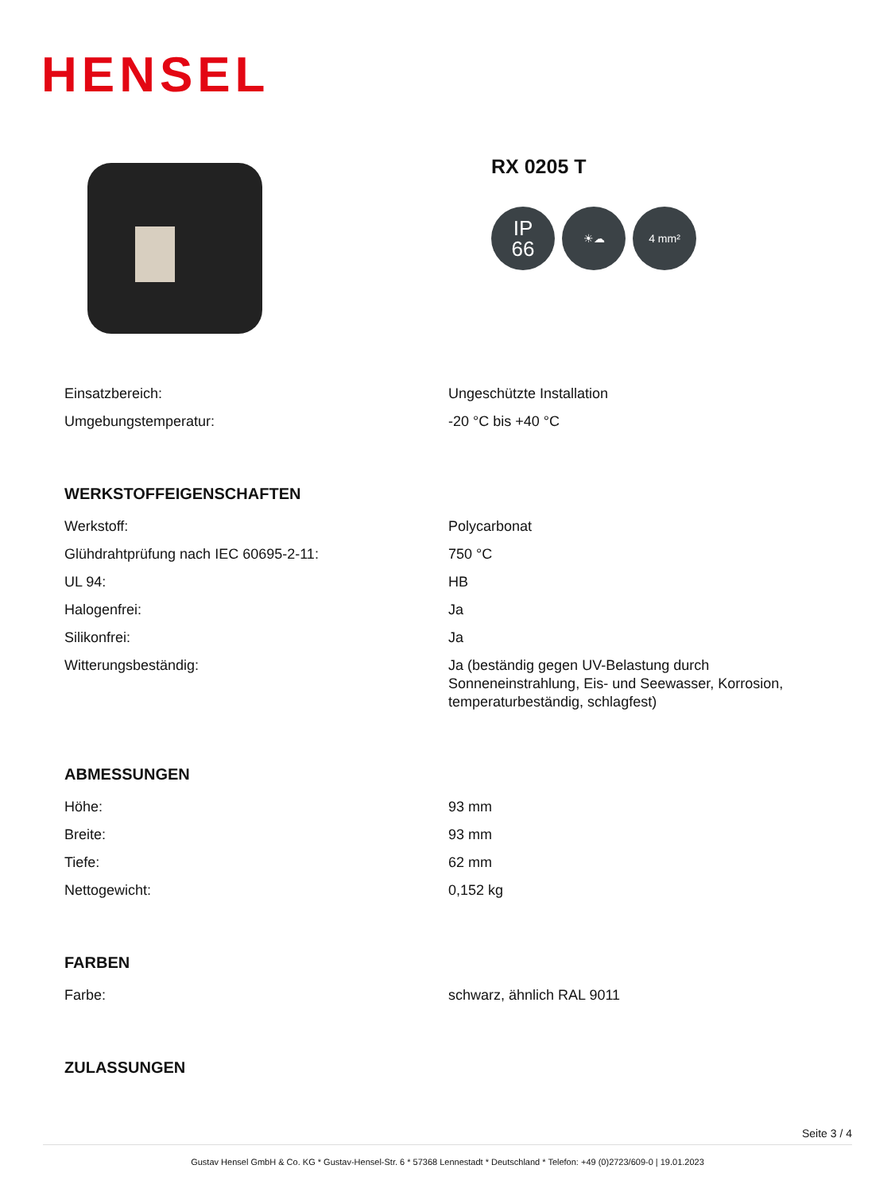HENSEL
RX 0205 T
IP
66
☀☁ 4 mm²
| Einsatzbereich: | Ungeschützte Installation |
| Umgebungstemperatur: | -20 °C bis +40 °C |
WERKSTOFFEIGENSCHAFTEN
| Werkstoff: | Polycarbonat |
| Glühdrahtprüfung nach IEC 60695-2-11: | 750 °C |
| UL 94: | HB |
| Halogenfrei: | Ja |
| Silikonfrei: | Ja |
| Witterungsbeständig: | Ja (beständig gegen UV-Belastung durch Sonneneinstrahlung, Eis- und Seewasser, Korrosion, temperaturbeständig, schlagfest) |
ABMESSUNGEN
| Höhe: | 93 mm |
| Breite: | 93 mm |
| Tiefe: | 62 mm |
| Nettogewicht: | 0,152 kg |
FARBEN
| Farbe: | schwarz, ähnlich RAL 9011 |
ZULASSUNGEN
Seite 3 / 4
Gustav Hensel GmbH & Co. KG * Gustav-Hensel-Str. 6 * 57368 Lennestadt * Deutschland * Telefon: +49 (0)2723/609-0 | 19.01.2023